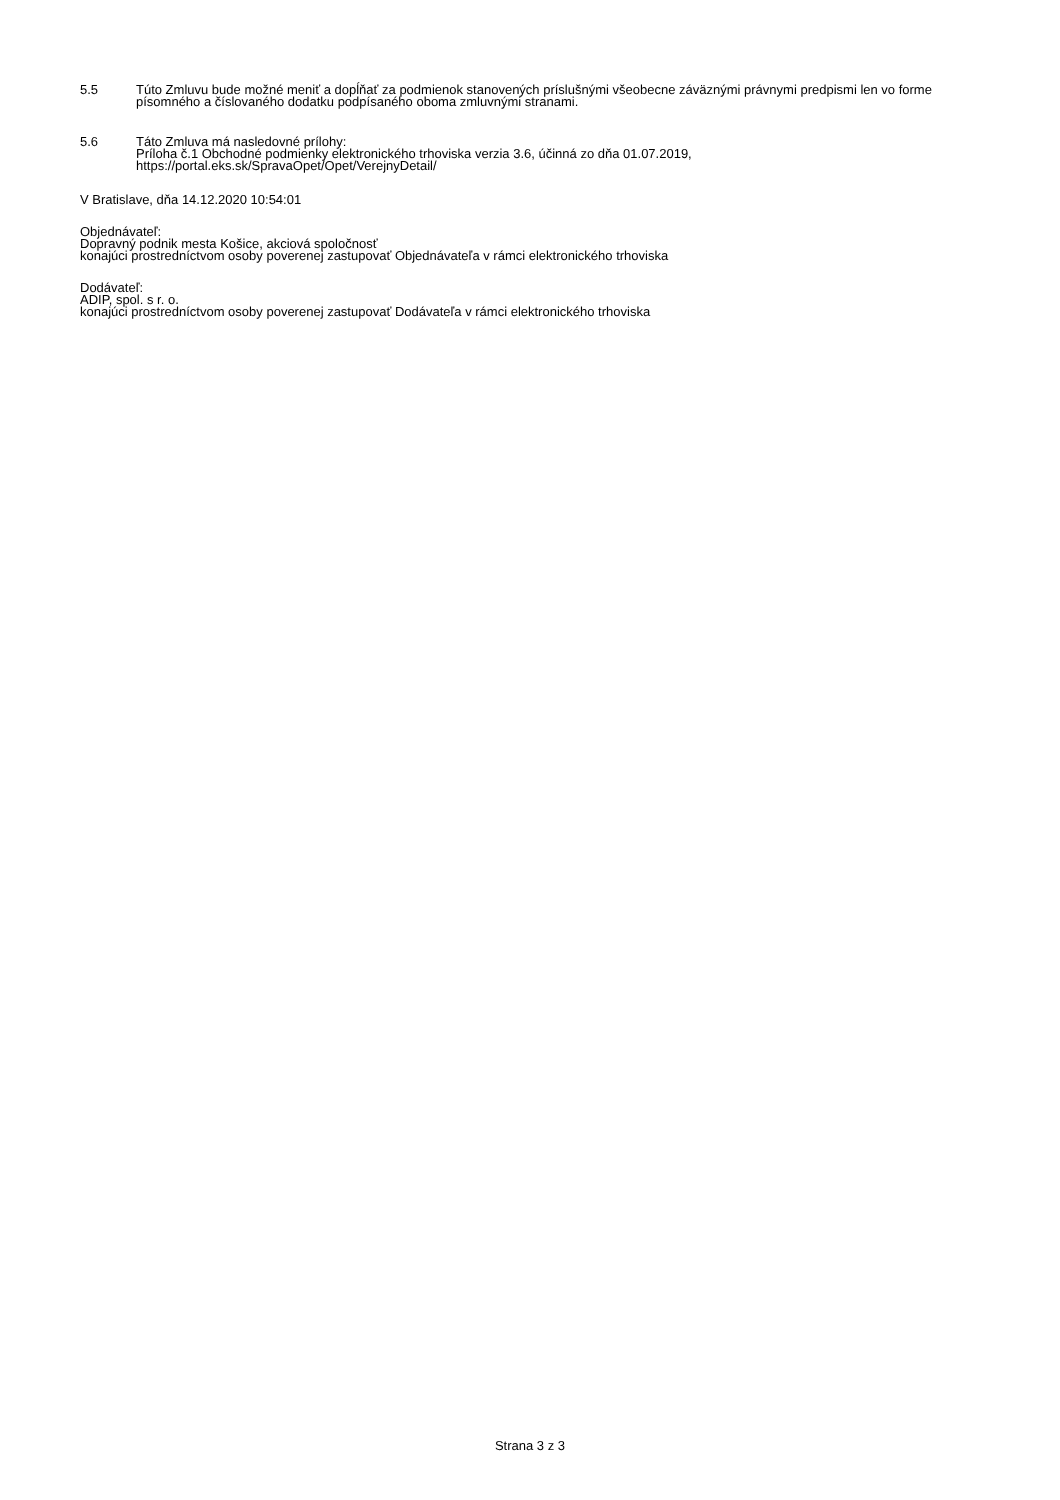5.5 Túto Zmluvu bude možné meniť a dopĺňať za podmienok stanovených príslušnými všeobecne záväznými právnymi predpismi len vo forme písomného a číslovaného dodatku podpísaného oboma zmluvnými stranami.
5.6 Táto Zmluva má nasledovné prílohy:
Príloha č.1 Obchodné podmienky elektronického trhoviska verzia 3.6, účinná zo dňa 01.07.2019,
https://portal.eks.sk/SpravaOpet/Opet/VerejnyDetail/
V Bratislave, dňa 14.12.2020 10:54:01
Objednávateľ:
Dopravný podnik mesta Košice, akciová spoločnosť
konajúci prostredníctvom osoby poverenej zastupovať Objednávateľa v rámci elektronického trhoviska
Dodávateľ:
ADIP, spol. s r. o.
konajúci prostredníctvom osoby poverenej zastupovať Dodávateľa v rámci elektronického trhoviska
Strana 3 z 3